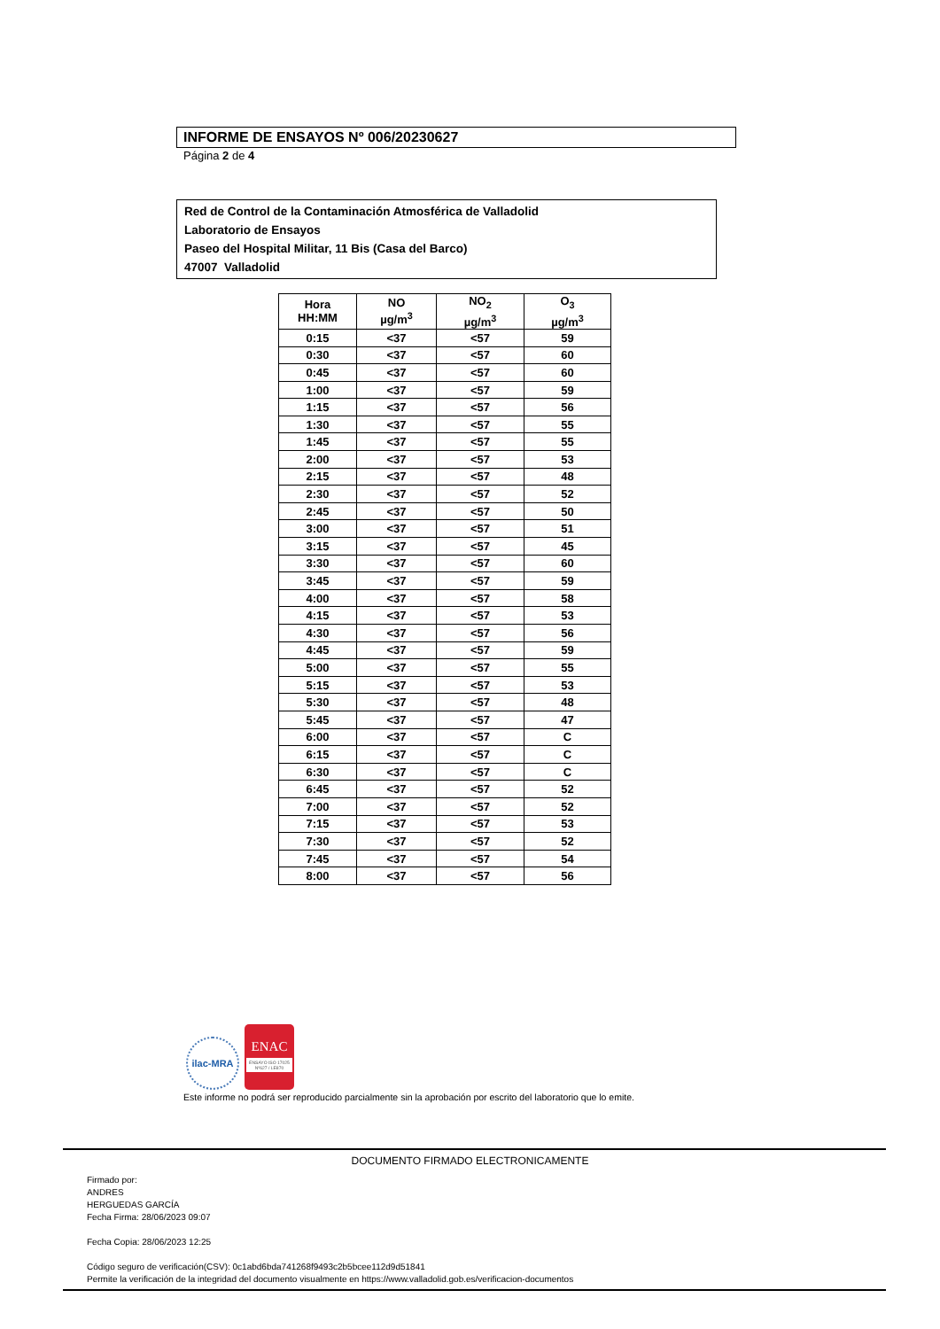INFORME DE ENSAYOS Nº 006/20230627
Página 2 de 4
Red de Control de la Contaminación Atmosférica de Valladolid
Laboratorio de Ensayos
Paseo del Hospital Militar, 11 Bis (Casa del Barco)
47007 Valladolid
| Hora HH:MM | NO µg/m<sup>3</sup> | NO<sub>2</sub> µg/m<sup>3</sup> | O<sub>3</sub> µg/m<sup>3</sup> |
| --- | --- | --- | --- |
| 0:15 | <37 | <57 | 59 |
| 0:30 | <37 | <57 | 60 |
| 0:45 | <37 | <57 | 60 |
| 1:00 | <37 | <57 | 59 |
| 1:15 | <37 | <57 | 56 |
| 1:30 | <37 | <57 | 55 |
| 1:45 | <37 | <57 | 55 |
| 2:00 | <37 | <57 | 53 |
| 2:15 | <37 | <57 | 48 |
| 2:30 | <37 | <57 | 52 |
| 2:45 | <37 | <57 | 50 |
| 3:00 | <37 | <57 | 51 |
| 3:15 | <37 | <57 | 45 |
| 3:30 | <37 | <57 | 60 |
| 3:45 | <37 | <57 | 59 |
| 4:00 | <37 | <57 | 58 |
| 4:15 | <37 | <57 | 53 |
| 4:30 | <37 | <57 | 56 |
| 4:45 | <37 | <57 | 59 |
| 5:00 | <37 | <57 | 55 |
| 5:15 | <37 | <57 | 53 |
| 5:30 | <37 | <57 | 48 |
| 5:45 | <37 | <57 | 47 |
| 6:00 | <37 | <57 | C |
| 6:15 | <37 | <57 | C |
| 6:30 | <37 | <57 | C |
| 6:45 | <37 | <57 | 52 |
| 7:00 | <37 | <57 | 52 |
| 7:15 | <37 | <57 | 53 |
| 7:30 | <37 | <57 | 52 |
| 7:45 | <37 | <57 | 54 |
| 8:00 | <37 | <57 | 56 |
ilac-MRA
ENAC
ENSAYO ISO 17025 Nº627 / LE870
Este informe no podrá ser reproducido parcialmente sin la aprobación por escrito del laboratorio que lo emite.
DOCUMENTO FIRMADO ELECTRONICAMENTE
Firmado por:
ANDRES
HERGUEDAS GARCÍA
Fecha Firma: 28/06/2023 09:07
Fecha Copia: 28/06/2023 12:25
Código seguro de verificación(CSV): 0c1abd6bda741268f9493c2b5bcee112d9d51841
Permite la verificación de la integridad del documento visualmente en https://www.valladolid.gob.es/verificacion-documentos